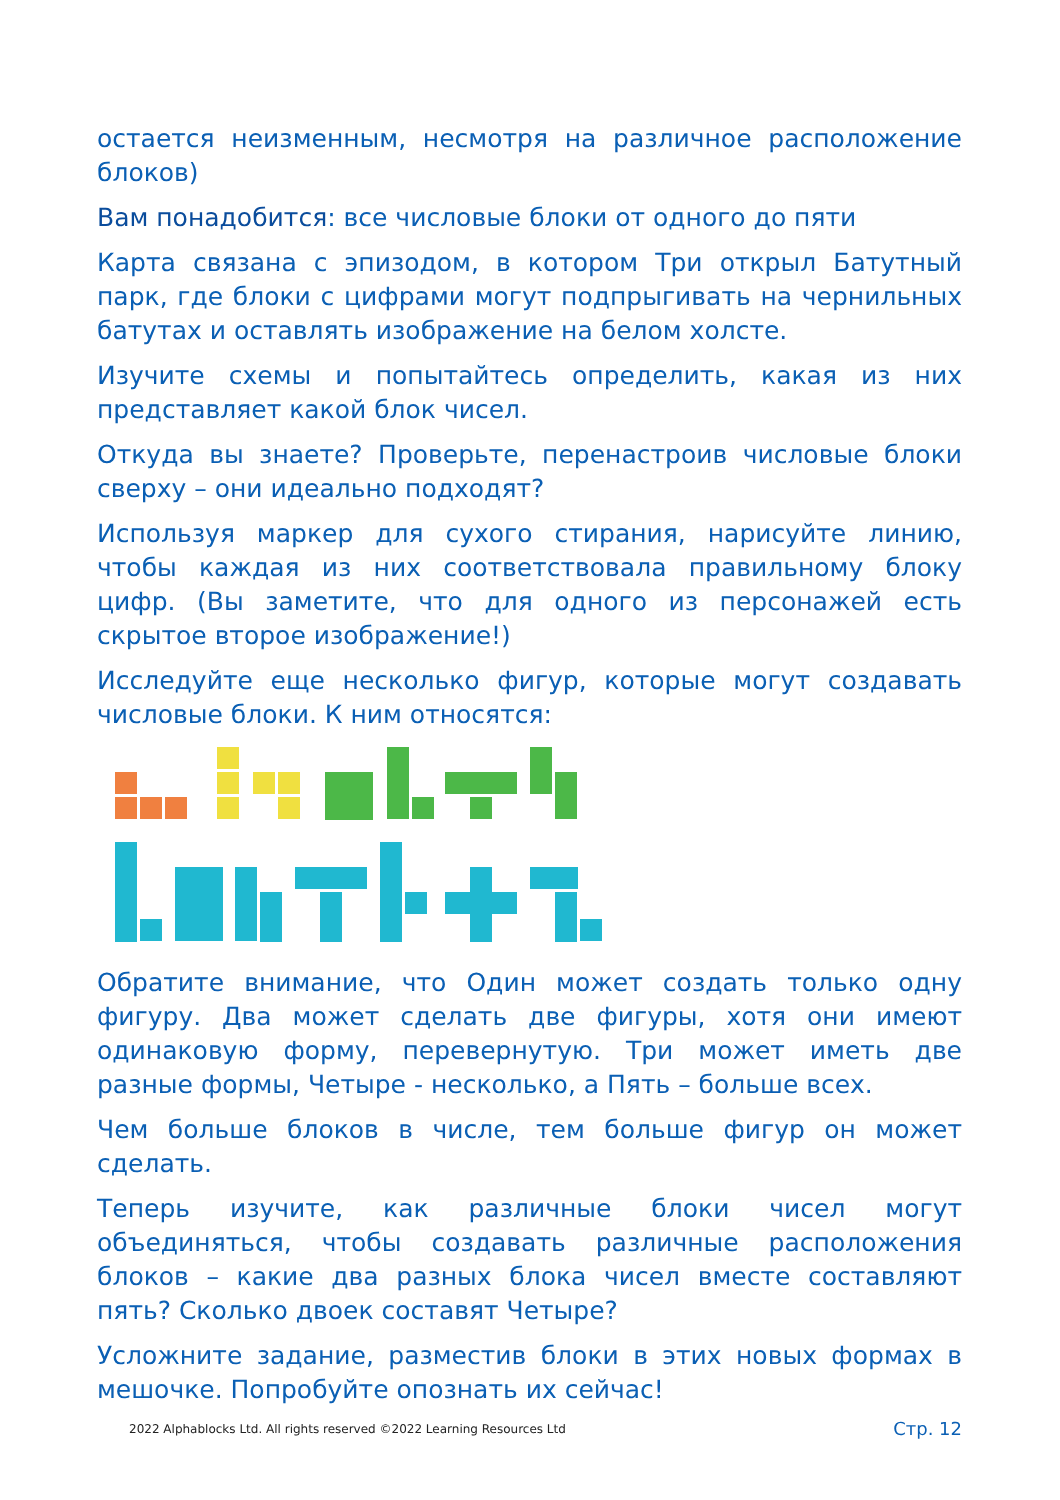остается неизменным, несмотря на различное расположение блоков)
Вам понадобится: все числовые блоки от одного до пяти
Карта связана с эпизодом, в котором Три открыл Батутный парк, где блоки с цифрами могут подпрыгивать на чернильных батутах и оставлять изображение на белом холсте.
Изучите схемы и попытайтесь определить, какая из них представляет какой блок чисел.
Откуда вы знаете? Проверьте, перенастроив числовые блоки сверху – они идеально подходят?
Используя маркер для сухого стирания, нарисуйте линию, чтобы каждая из них соответствовала правильному блоку цифр. (Вы заметите, что для одного из персонажей есть скрытое второе изображение!)
Исследуйте еще несколько фигур, которые могут создавать числовые блоки. К ним относятся:
Обратите внимание, что Один может создать только одну фигуру. Два может сделать две фигуры, хотя они имеют одинаковую форму, перевернутую. Три может иметь две разные формы, Четыре - несколько, а Пять – больше всех.
Чем больше блоков в числе, тем больше фигур он может сделать.
Теперь изучите, как различные блоки чисел могут объединяться, чтобы создавать различные расположения блоков – какие два разных блока чисел вместе составляют пять? Сколько двоек составят Четыре?
Усложните задание, разместив блоки в этих новых формах в мешочке. Попробуйте опознать их сейчас!
2022 Alphablocks Ltd. All rights reserved ©2022 Learning Resources Ltd Стр. 12